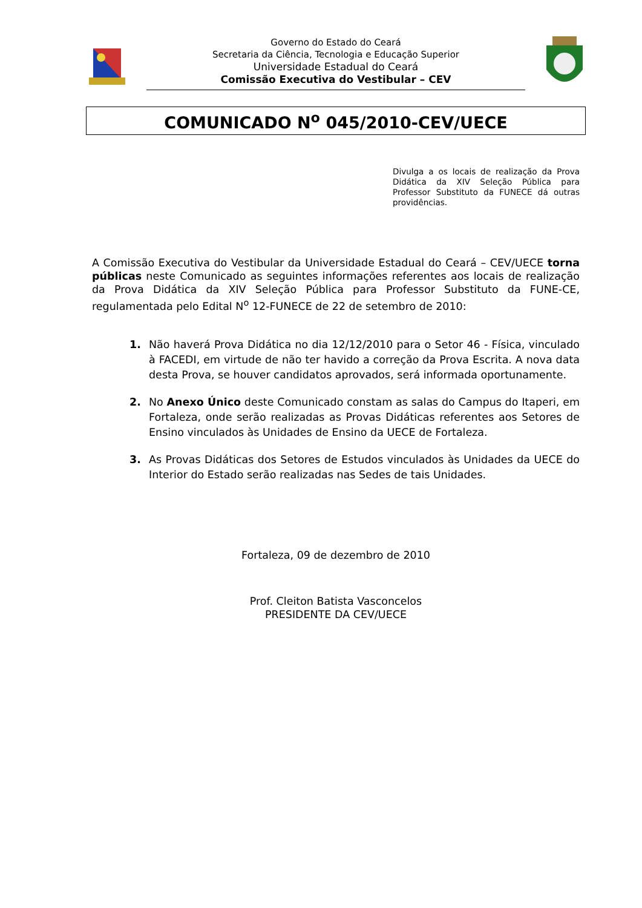Governo do Estado do Ceará
Secretaria da Ciência, Tecnologia e Educação Superior
Universidade Estadual do Ceará
Comissão Executiva do Vestibular – CEV
COMUNICADO N<sup>o</sup> 045/2010-CEV/UECE
Divulga a os locais de realização da Prova Didática da XIV Seleção Pública para Professor Substituto da FUNECE dá outras providências.
A Comissão Executiva do Vestibular da Universidade Estadual do Ceará – CEV/UECE torna públicas neste Comunicado as seguintes informações referentes aos locais de realização da Prova Didática da XIV Seleção Pública para Professor Substituto da FUNE-CE, regulamentada pelo Edital N<sup>o</sup> 12-FUNECE de 22 de setembro de 2010:
1. Não haverá Prova Didática no dia 12/12/2010 para o Setor 46 - Física, vinculado à FACEDI, em virtude de não ter havido a correção da Prova Escrita. A nova data desta Prova, se houver candidatos aprovados, será informada oportunamente.
2. No Anexo Único deste Comunicado constam as salas do Campus do Itaperi, em Fortaleza, onde serão realizadas as Provas Didáticas referentes aos Setores de Ensino vinculados às Unidades de Ensino da UECE de Fortaleza.
3. As Provas Didáticas dos Setores de Estudos vinculados às Unidades da UECE do Interior do Estado serão realizadas nas Sedes de tais Unidades.
Fortaleza, 09 de dezembro de 2010
Prof. Cleiton Batista Vasconcelos
PRESIDENTE DA CEV/UECE